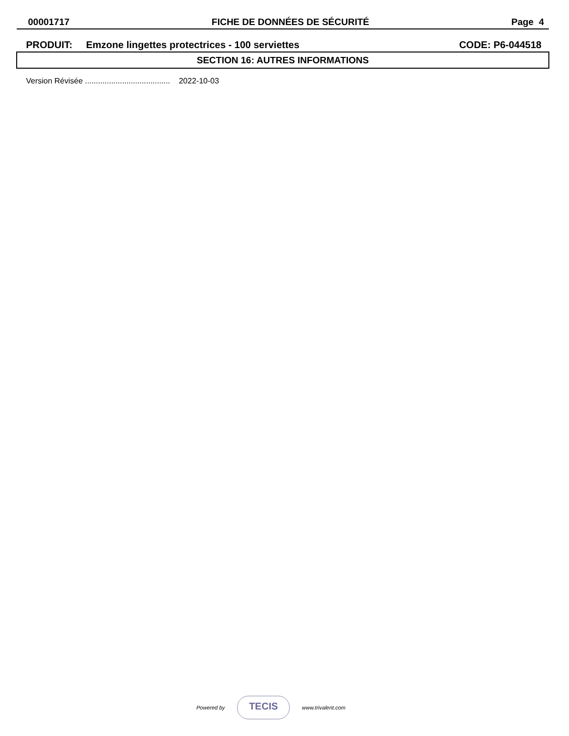00001717 FICHE DE DONNÉES DE SÉCURITÉ Page 4
PRODUIT: Emzone lingettes protectrices - 100 serviettes CODE: P6-044518
SECTION 16: AUTRES INFORMATIONS
Version Révisée ....................................... 2022-10-03
Powered by
TECIS
www.trivalent.com